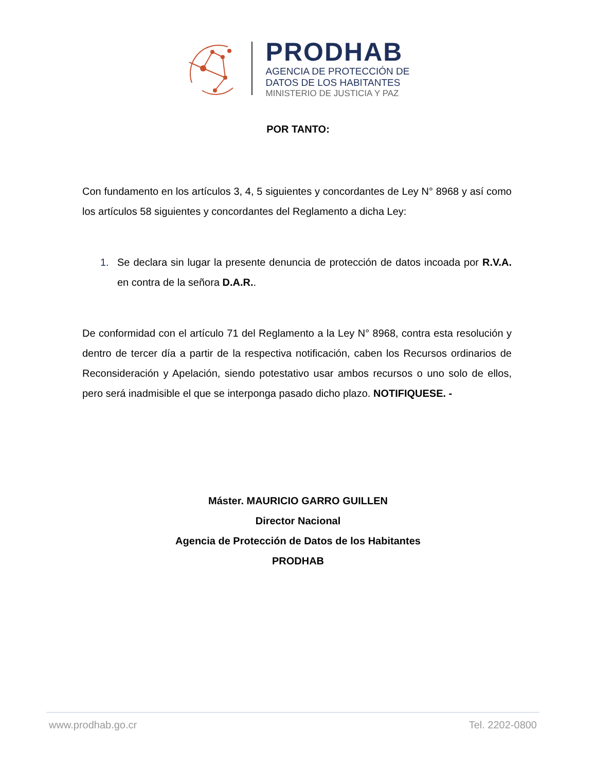PRODHAB
AGENCIA DE PROTECCIÓN DE
DATOS DE LOS HABITANTES
MINISTERIO DE JUSTICIA Y PAZ
POR TANTO:
Con fundamento en los artículos 3, 4, 5 siguientes y concordantes de Ley N° 8968 y así como los artículos 58 siguientes y concordantes del Reglamento a dicha Ley:
1. Se declara sin lugar la presente denuncia de protección de datos incoada por R.V.A. en contra de la señora D.A.R..
De conformidad con el artículo 71 del Reglamento a la Ley N° 8968, contra esta resolución y dentro de tercer día a partir de la respectiva notificación, caben los Recursos ordinarios de Reconsideración y Apelación, siendo potestativo usar ambos recursos o uno solo de ellos, pero será inadmisible el que se interponga pasado dicho plazo. NOTIFIQUESE. -
Máster. MAURICIO GARRO GUILLEN
Director Nacional
Agencia de Protección de Datos de los Habitantes
PRODHAB
www.prodhab.go.cr Tel. 2202-0800